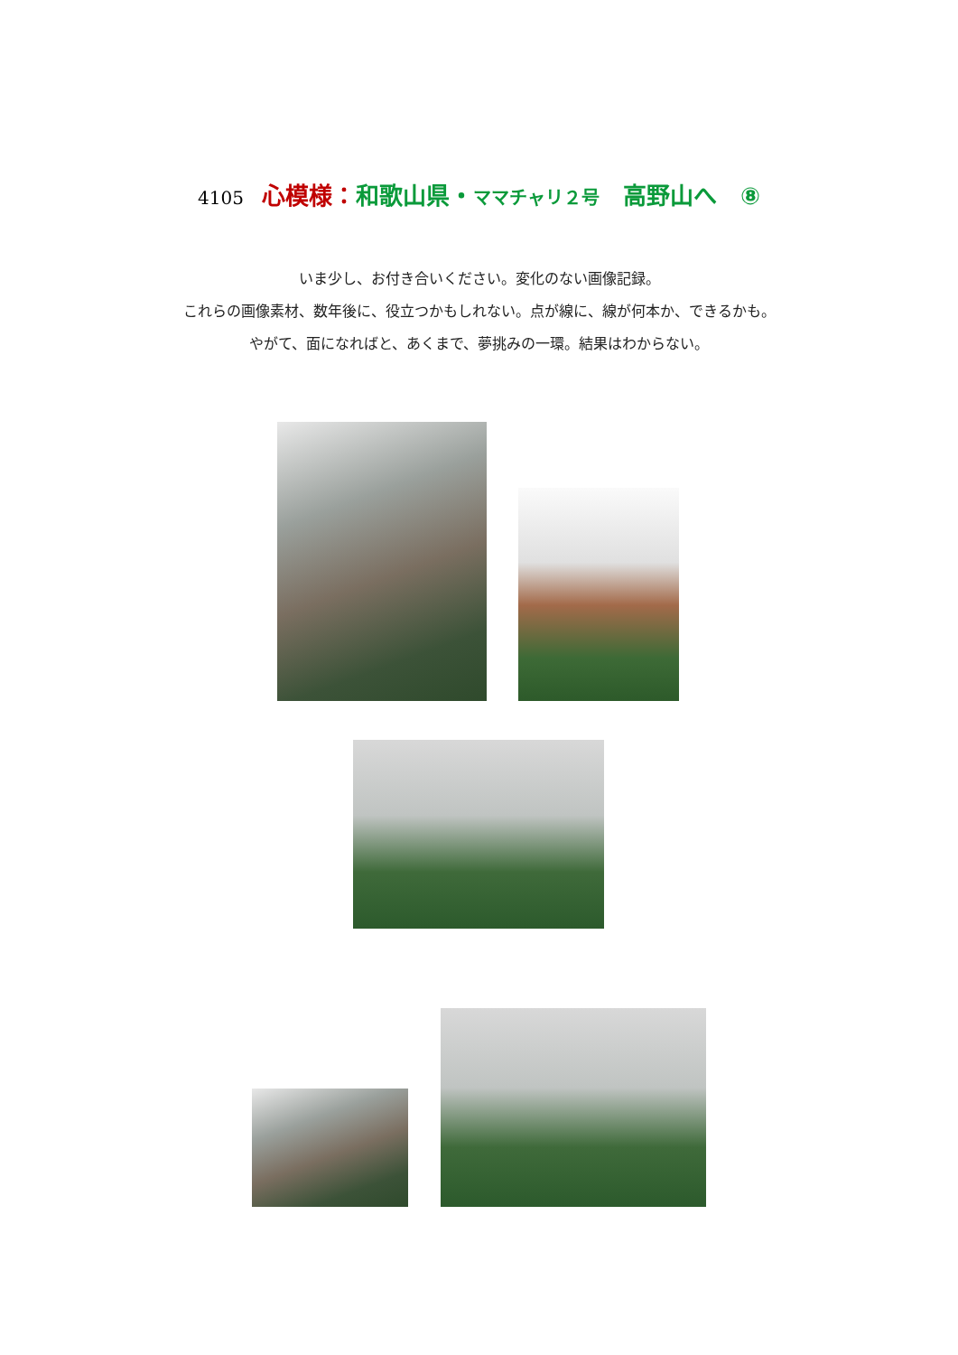4105 心模様：和歌山県・ママチャリ２号　高野山へ　⑧
いま少し、お付き合いください。変化のない画像記録。
これらの画像素材、数年後に、役立つかもしれない。点が線に、線が何本か、できるかも。
やがて、面になればと、あくまで、夢挑みの一環。結果はわからない。